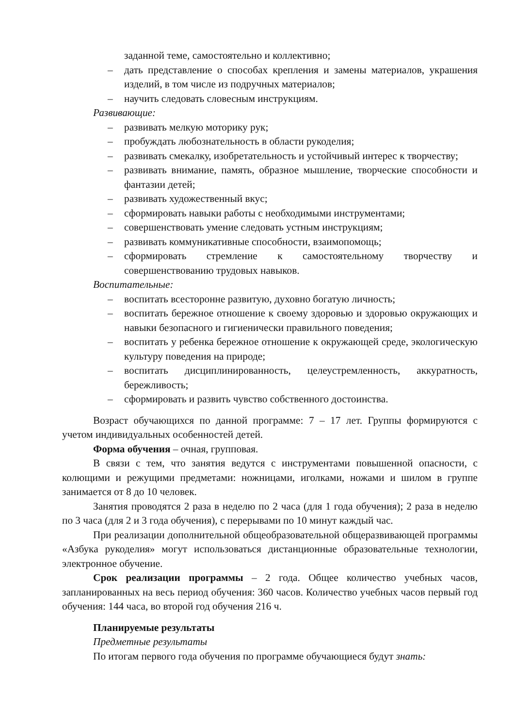заданной теме, самостоятельно и коллективно;
– дать представление о способах крепления и замены материалов, украшения изделий, в том числе из подручных материалов;
– научить следовать словесным инструкциям.
Развивающие:
– развивать мелкую моторику рук;
– пробуждать любознательность в области рукоделия;
– развивать смекалку, изобретательность и устойчивый интерес к творчеству;
– развивать внимание, память, образное мышление, творческие способности и фантазии детей;
– развивать художественный вкус;
– сформировать навыки работы с необходимыми инструментами;
– совершенствовать умение следовать устным инструкциям;
– развивать коммуникативные способности, взаимопомощь;
– сформировать стремление к самостоятельному творчеству и совершенствованию трудовых навыков.
Воспитательные:
– воспитать всесторонне развитую, духовно богатую личность;
– воспитать бережное отношение к своему здоровью и здоровью окружающих и навыки безопасного и гигиенически правильного поведения;
– воспитать у ребенка бережное отношение к окружающей среде, экологическую культуру поведения на природе;
– воспитать дисциплинированность, целеустремленность, аккуратность, бережливость;
– сформировать и развить чувство собственного достоинства.
Возраст обучающихся по данной программе: 7 – 17 лет. Группы формируются с учетом индивидуальных особенностей детей.
Форма обучения – очная, групповая.
В связи с тем, что занятия ведутся с инструментами повышенной опасности, с колющими и режущими предметами: ножницами, иголками, ножами и шилом в группе занимается от 8 до 10 человек.
Занятия проводятся 2 раза в неделю по 2 часа (для 1 года обучения); 2 раза в неделю по 3 часа (для 2 и 3 года обучения), с перерывами по 10 минут каждый час.
При реализации дополнительной общеобразовательной общеразвивающей программы «Азбука рукоделия» могут использоваться дистанционные образовательные технологии, электронное обучение.
Срок реализации программы – 2 года. Общее количество учебных часов, запланированных на весь период обучения: 360 часов. Количество учебных часов первый год обучения: 144 часа, во второй год обучения 216 ч.
Планируемые результаты
Предметные результаты
По итогам первого года обучения по программе обучающиеся будут знать: